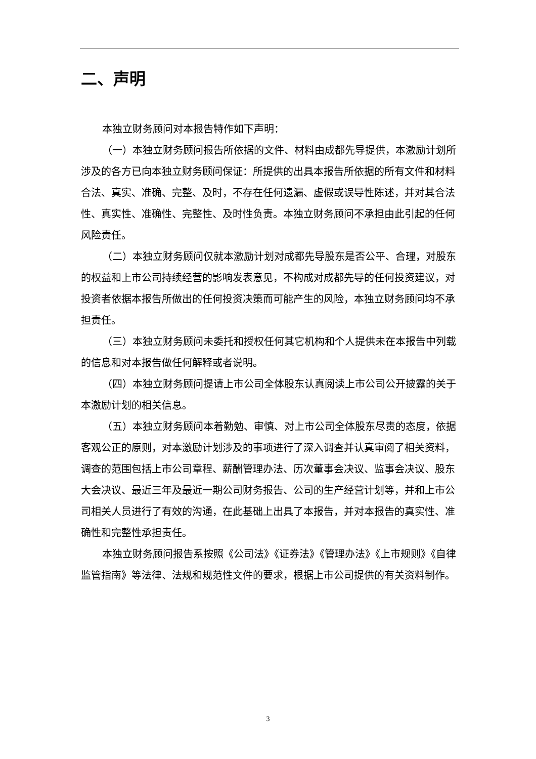二、声明
本独立财务顾问对本报告特作如下声明：
（一）本独立财务顾问报告所依据的文件、材料由成都先导提供，本激励计划所涉及的各方已向本独立财务顾问保证：所提供的出具本报告所依据的所有文件和材料合法、真实、准确、完整、及时，不存在任何遗漏、虚假或误导性陈述，并对其合法性、真实性、准确性、完整性、及时性负责。本独立财务顾问不承担由此引起的任何风险责任。
（二）本独立财务顾问仅就本激励计划对成都先导股东是否公平、合理，对股东的权益和上市公司持续经营的影响发表意见，不构成对成都先导的任何投资建议，对投资者依据本报告所做出的任何投资决策而可能产生的风险，本独立财务顾问均不承担责任。
（三）本独立财务顾问未委托和授权任何其它机构和个人提供未在本报告中列载的信息和对本报告做任何解释或者说明。
（四）本独立财务顾问提请上市公司全体股东认真阅读上市公司公开披露的关于本激励计划的相关信息。
（五）本独立财务顾问本着勤勉、审慎、对上市公司全体股东尽责的态度，依据客观公正的原则，对本激励计划涉及的事项进行了深入调查并认真审阅了相关资料，调查的范围包括上市公司章程、薪酬管理办法、历次董事会决议、监事会决议、股东大会决议、最近三年及最近一期公司财务报告、公司的生产经营计划等，并和上市公司相关人员进行了有效的沟通，在此基础上出具了本报告，并对本报告的真实性、准确性和完整性承担责任。
本独立财务顾问报告系按照《公司法》《证券法》《管理办法》《上市规则》《自律监管指南》等法律、法规和规范性文件的要求，根据上市公司提供的有关资料制作。
3